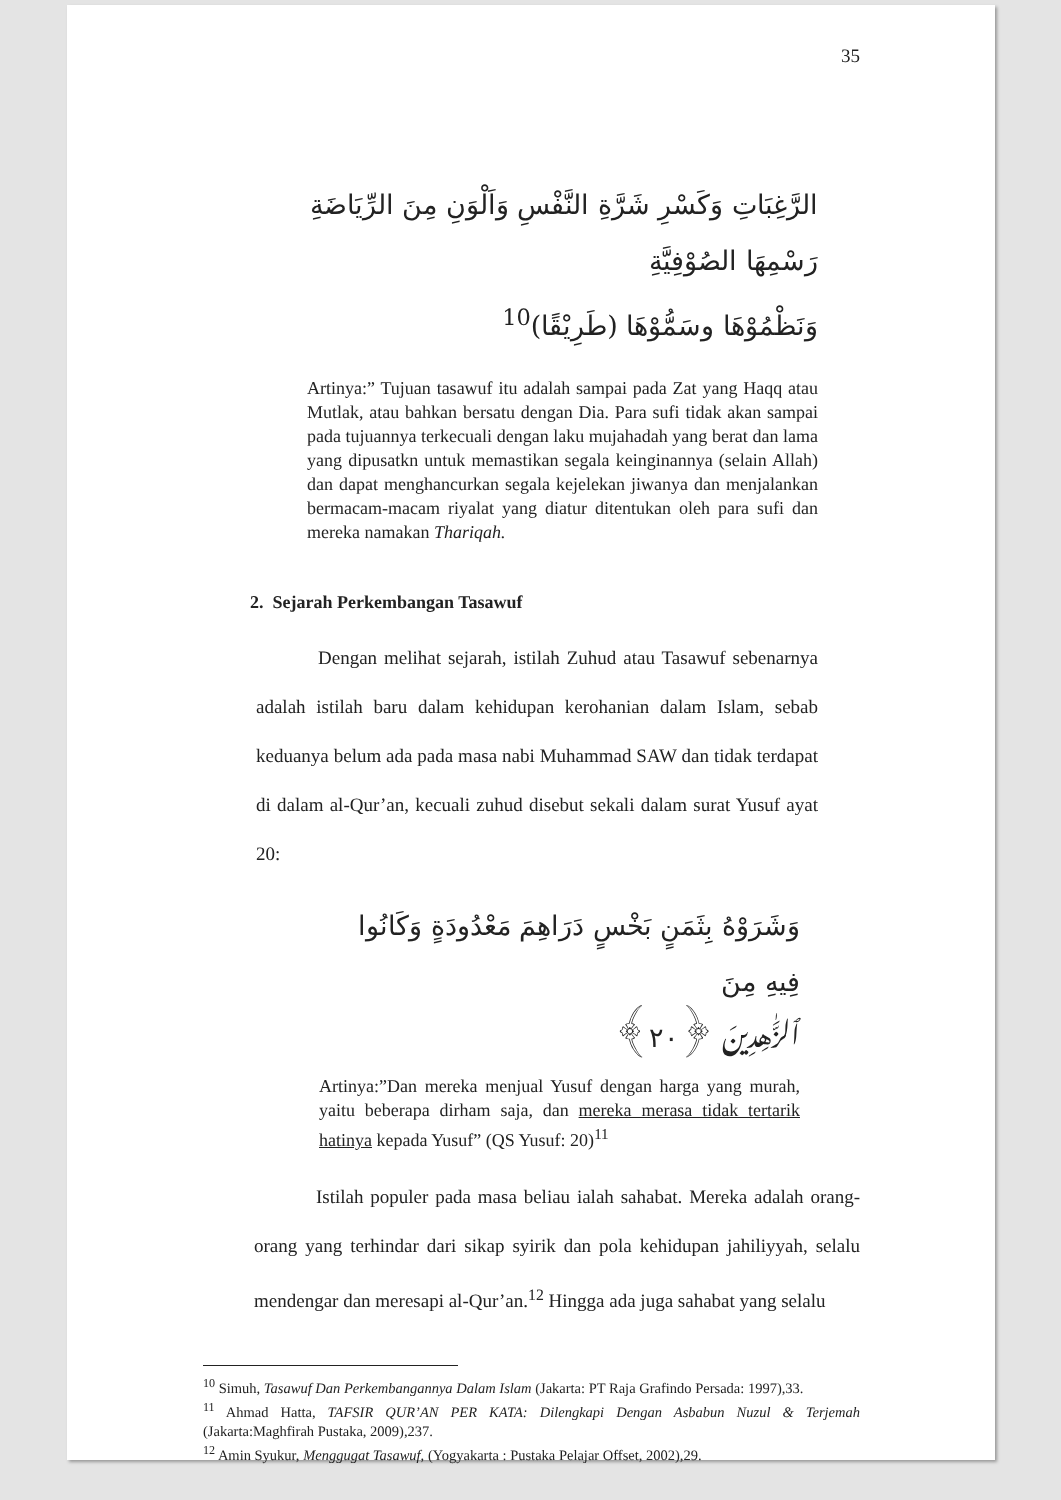35
الرَّغِبَاتِ وَكَسْرِ شَرَّةِ النَّفْسِ وَاَلْوَنِ مِنَ الرِّيَاضَةِ رَسْمِهَا الصُوْفِيَّةِ
وَنَظْمُوْهَا وسَمُّوْهَا (طَرِيْقًا)<sup>10</sup>
Artinya:” Tujuan tasawuf itu adalah sampai pada Zat yang Haqq atau Mutlak, atau bahkan bersatu dengan Dia. Para sufi tidak akan sampai pada tujuannya terkecuali dengan laku mujahadah yang berat dan lama yang dipusatkn untuk memastikan segala keinginannya (selain Allah) dan dapat menghancurkan segala kejelekan jiwanya dan menjalankan bermacam-macam riyalat yang diatur ditentukan oleh para sufi dan mereka namakan Thariqah.
2. Sejarah Perkembangan Tasawuf
Dengan melihat sejarah, istilah Zuhud atau Tasawuf sebenarnya adalah istilah baru dalam kehidupan kerohanian dalam Islam, sebab keduanya belum ada pada masa nabi Muhammad SAW dan tidak terdapat di dalam al-Qur’an, kecuali zuhud disebut sekali dalam surat Yusuf ayat 20:
وَشَرَوْهُ بِثَمَنٍ بَخْسٍ دَرَاهِمَ مَعْدُودَةٍ وَكَانُوا فِيهِ مِنَ
ٱلزَّٰهِدِينَ ﴿٢٠﴾
Artinya:”Dan mereka menjual Yusuf dengan harga yang murah, yaitu beberapa dirham saja, dan mereka merasa tidak tertarik hatinya kepada Yusuf” (QS Yusuf: 20)<sup>11</sup>
Istilah populer pada masa beliau ialah sahabat. Mereka adalah orang-orang yang terhindar dari sikap syirik dan pola kehidupan jahiliyyah, selalu mendengar dan meresapi al-Qur’an.<sup>12</sup> Hingga ada juga sahabat yang selalu
<sup>10</sup> Simuh, Tasawuf Dan Perkembangannya Dalam Islam (Jakarta: PT Raja Grafindo Persada: 1997),33.
<sup>11</sup> Ahmad Hatta, TAFSIR QUR’AN PER KATA: Dilengkapi Dengan Asbabun Nuzul & Terjemah (Jakarta:Maghfirah Pustaka, 2009),237.
<sup>12</sup> Amin Syukur, Menggugat Tasawuf, (Yogyakarta : Pustaka Pelajar Offset, 2002),29.